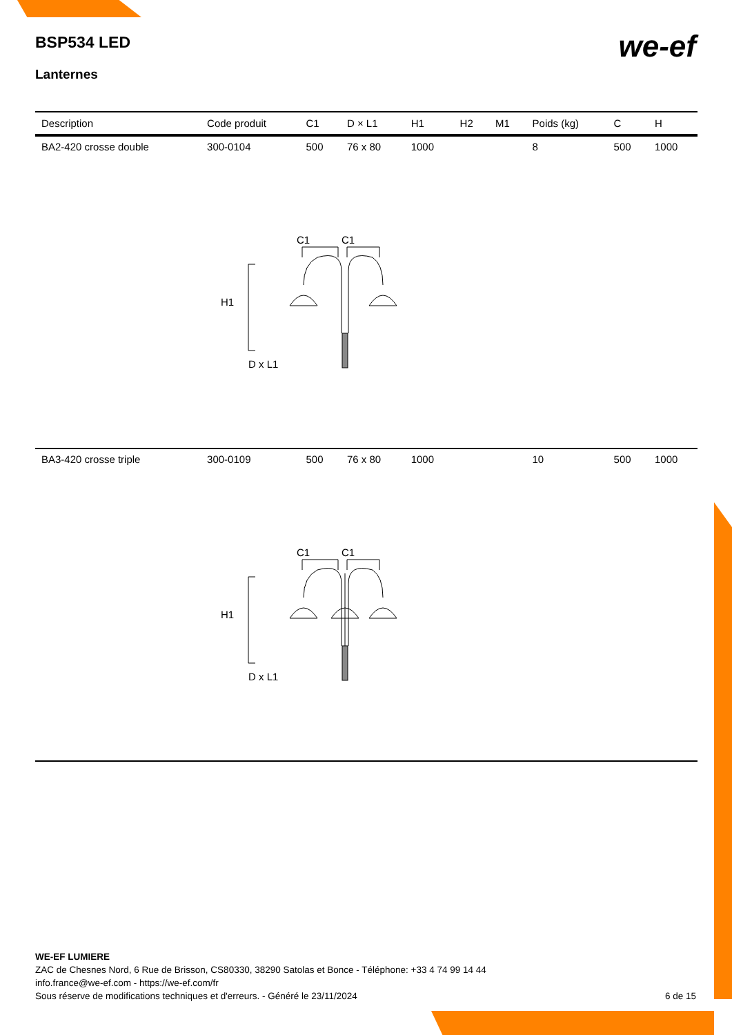BSP534 LED
we-ef
Lanternes
| Description | Code produit | C1 | D × L1 | H1 | H2 | M1 | Poids (kg) | C | H |
| --- | --- | --- | --- | --- | --- | --- | --- | --- | --- |
| BA2-420 crosse double | 300-0104 | 500 | 76 x 80 | 1000 | | | 8 | 500 | 1000 |
| C1 C1 H1 D x L1 | | | | | | | | | |
| BA3-420 crosse triple | 300-0109 | 500 | 76 x 80 | 1000 | | | 10 | 500 | 1000 |
| C1 C1 H1 D x L1 | | | | | | | | | |
WE-EF LUMIERE
ZAC de Chesnes Nord, 6 Rue de Brisson, CS80330, 38290 Satolas et Bonce - Téléphone: +33 4 74 99 14 44
info.france@we-ef.com - https://we-ef.com/fr
Sous réserve de modifications techniques et d'erreurs. - Généré le 23/11/2024 6 de 15